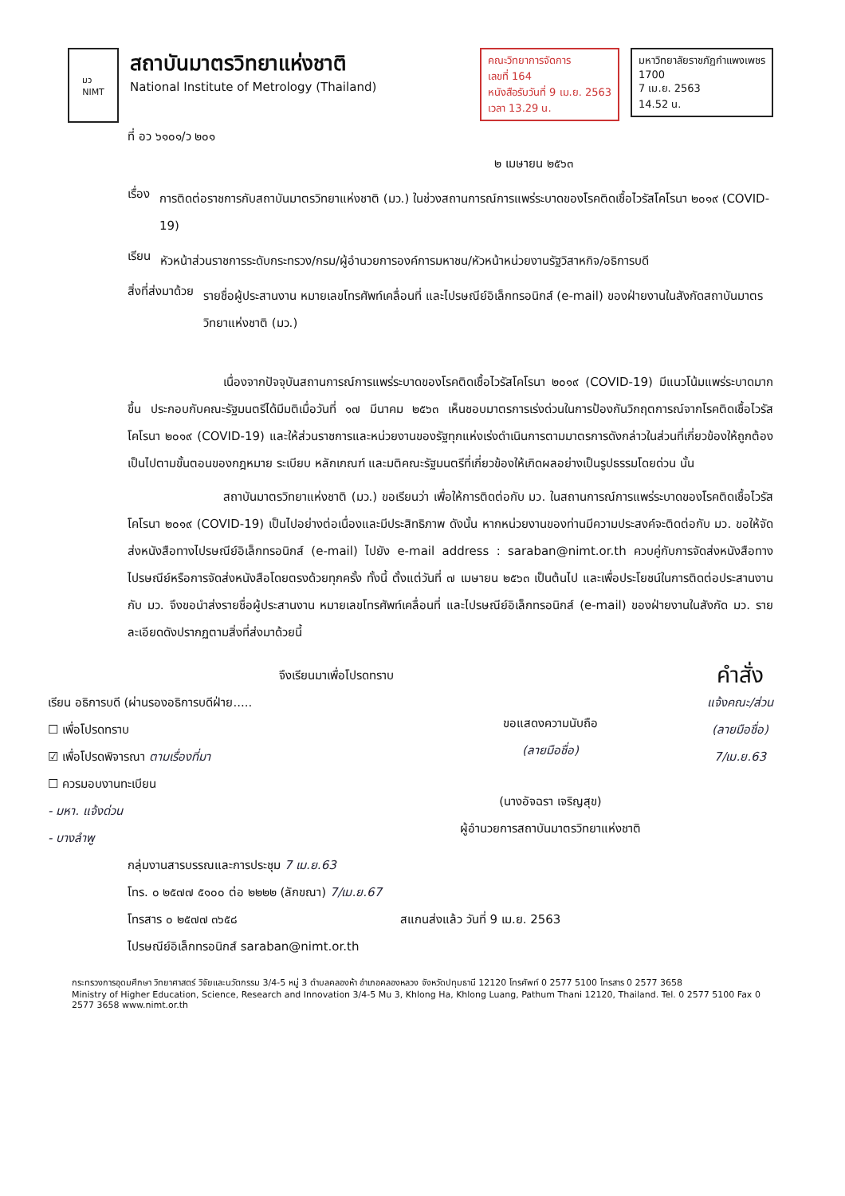มว
NIMT
สถาบันมาตรวิทยาแห่งชาติ
National Institute of Metrology (Thailand)
คณะวิทยาการจัดการ
เลขที่ 164
หนังสือรับวันที่ 9 เม.ย. 2563
เวลา 13.29 น.
มหาวิทยาลัยราชภัฏกำแพงเพชร
1700
7 เม.ย. 2563
14.52 น.
ที่ อว ๖๑๐๑/ว ๒๐๑
๒ เมษายน ๒๕๖๓
เรื่อง
การติดต่อราชการกับสถาบันมาตรวิทยาแห่งชาติ (มว.) ในช่วงสถานการณ์การแพร่ระบาดของโรคติดเชื้อไวรัสโคโรนา ๒๐๑๙ (COVID-19)
เรียน
หัวหน้าส่วนราชการระดับกระทรวง/กรม/ผู้อำนวยการองค์การมหาชน/หัวหน้าหน่วยงานรัฐวิสาหกิจ/อธิการบดี
สิ่งที่ส่งมาด้วย
รายชื่อผู้ประสานงาน หมายเลขโทรศัพท์เคลื่อนที่ และไปรษณีย์อิเล็กทรอนิกส์ (e-mail) ของฝ่ายงานในสังกัดสถาบันมาตรวิทยาแห่งชาติ (มว.)
เนื่องจากปัจจุบันสถานการณ์การแพร่ระบาดของโรคติดเชื้อไวรัสโคโรนา ๒๐๑๙ (COVID-19) มีแนวโน้มแพร่ระบาดมากขึ้น ประกอบกับคณะรัฐมนตรีได้มีมติเมื่อวันที่ ๑๗ มีนาคม ๒๕๖๓ เห็นชอบมาตรการเร่งด่วนในการป้องกันวิกฤตการณ์จากโรคติดเชื้อไวรัสโคโรนา ๒๐๑๙ (COVID-19) และให้ส่วนราชการและหน่วยงานของรัฐทุกแห่งเร่งดำเนินการตามมาตรการดังกล่าวในส่วนที่เกี่ยวข้องให้ถูกต้องเป็นไปตามขั้นตอนของกฎหมาย ระเบียบ หลักเกณฑ์ และมติคณะรัฐมนตรีที่เกี่ยวข้องให้เกิดผลอย่างเป็นรูปธรรมโดยด่วน นั้น
สถาบันมาตรวิทยาแห่งชาติ (มว.) ขอเรียนว่า เพื่อให้การติดต่อกับ มว. ในสถานการณ์การแพร่ระบาดของโรคติดเชื้อไวรัสโคโรนา ๒๐๑๙ (COVID-19) เป็นไปอย่างต่อเนื่องและมีประสิทธิภาพ ดังนั้น หากหน่วยงานของท่านมีความประสงค์จะติดต่อกับ มว. ขอให้จัดส่งหนังสือทางไปรษณีย์อิเล็กทรอนิกส์ (e-mail) ไปยัง e-mail address : saraban@nimt.or.th ควบคู่กับการจัดส่งหนังสือทางไปรษณีย์หรือการจัดส่งหนังสือโดยตรงด้วยทุกครั้ง ทั้งนี้ ตั้งแต่วันที่ ๗ เมษายน ๒๕๖๓ เป็นต้นไป และเพื่อประโยชน์ในการติดต่อประสานงานกับ มว. จึงขอนำส่งรายชื่อผู้ประสานงาน หมายเลขโทรศัพท์เคลื่อนที่ และไปรษณีย์อิเล็กทรอนิกส์ (e-mail) ของฝ่ายงานในสังกัด มว. รายละเอียดดังปรากฏตามสิ่งที่ส่งมาด้วยนี้
จึงเรียนมาเพื่อโปรดทราบ
เรียน อธิการบดี (ผ่านรองอธิการบดีฝ่าย.....
☐ เพื่อโปรดทราบ
☑ เพื่อโปรดพิจารณา ตามเรื่องที่มา
☐ ควรมอบงานทะเบียน
- มหา. แจ้งด่วน
- บางลำพู
ขอแสดงความนับถือ
(ลายมือชื่อ)
(นางอัจฉรา เจริญสุข)
ผู้อำนวยการสถาบันมาตรวิทยาแห่งชาติ
คำสั่ง
แจ้งคณะ/ส่วน
(ลายมือชื่อ)
7/เม.ย.63
กลุ่มงานสารบรรณและการประชุม 7 เม.ย.63
โทร. ๐ ๒๕๗๗ ๕๑๐๐ ต่อ ๒๒๒๒ (ลักขณา) 7/เม.ย.67
โทรสาร ๐ ๒๕๗๗ ๓๖๕๘ สแกนส่งแล้ว วันที่ 9 เม.ย. 2563
ไปรษณีย์อิเล็กทรอนิกส์ saraban@nimt.or.th
กระทรวงการอุดมศึกษา วิทยาศาสตร์ วิจัยและนวัตกรรม 3/4-5 หมู่ 3 ตำบลคลองห้า อำเภอคลองหลวง จังหวัดปทุมธานี 12120 โทรศัพท์ 0 2577 5100 โทรสาร 0 2577 3658
Ministry of Higher Education, Science, Research and Innovation 3/4-5 Mu 3, Khlong Ha, Khlong Luang, Pathum Thani 12120, Thailand. Tel. 0 2577 5100 Fax 0 2577 3658 www.nimt.or.th